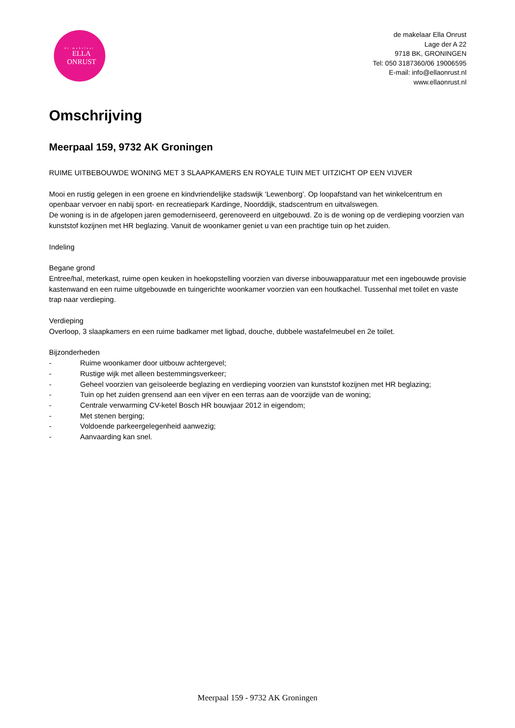de makelaar
ELLA
ONRUST
de makelaar Ella Onrust
Lage der A 22
9718 BK, GRONINGEN
Tel: 050 3187360/06 19006595
E-mail: info@ellaonrust.nl
www.ellaonrust.nl
Omschrijving
Meerpaal 159, 9732 AK Groningen
RUIME UITBEBOUWDE WONING MET 3 SLAAPKAMERS EN ROYALE TUIN MET UITZICHT OP EEN VIJVER
Mooi en rustig gelegen in een groene en kindvriendelijke stadswijk ‘Lewenborg’. Op loopafstand van het winkelcentrum en openbaar vervoer en nabij sport- en recreatiepark Kardinge, Noorddijk, stadscentrum en uitvalswegen.
De woning is in de afgelopen jaren gemoderniseerd, gerenoveerd en uitgebouwd. Zo is de woning op de verdieping voorzien van kunststof kozijnen met HR beglazing. Vanuit de woonkamer geniet u van een prachtige tuin op het zuiden.
Indeling
Begane grond
Entree/hal, meterkast, ruime open keuken in hoekopstelling voorzien van diverse inbouwapparatuur met een ingebouwde provisie kastenwand en een ruime uitgebouwde en tuingerichte woonkamer voorzien van een houtkachel. Tussenhal met toilet en vaste trap naar verdieping.
Verdieping
Overloop, 3 slaapkamers en een ruime badkamer met ligbad, douche, dubbele wastafelmeubel en 2e toilet.
Bijzonderheden
- Ruime woonkamer door uitbouw achtergevel;
- Rustige wijk met alleen bestemmingsverkeer;
- Geheel voorzien van geïsoleerde beglazing en verdieping voorzien van kunststof kozijnen met HR beglazing;
- Tuin op het zuiden grensend aan een vijver en een terras aan de voorzijde van de woning;
- Centrale verwarming CV-ketel Bosch HR bouwjaar 2012 in eigendom;
- Met stenen berging;
- Voldoende parkeergelegenheid aanwezig;
- Aanvaarding kan snel.
Meerpaal 159 - 9732 AK Groningen